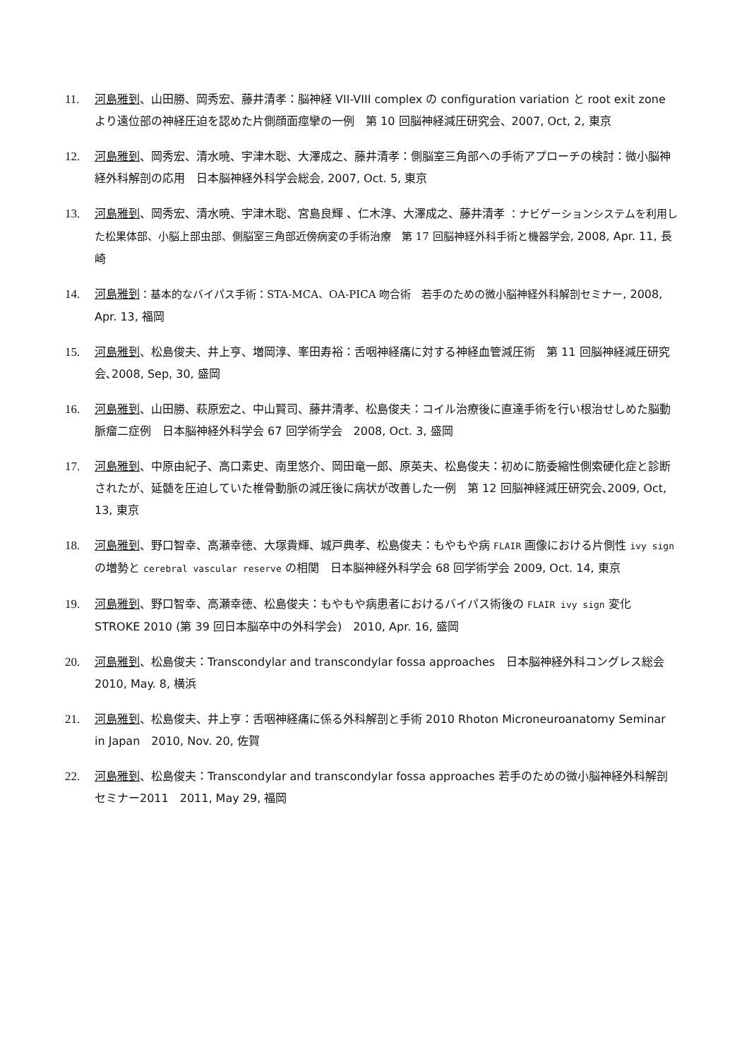11. 河島雅到、山田勝、岡秀宏、藤井清孝：脳神経 VII-VIII complex の configuration variation と root exit zone より遠位部の神経圧迫を認めた片側顔面痙攣の一例　第 10 回脳神経減圧研究会、2007, Oct, 2, 東京
12. 河島雅到、岡秀宏、清水暁、宇津木聡、大澤成之、藤井清孝：側脳室三角部への手術アプローチの検討：微小脳神経外科解剖の応用　日本脳神経外科学会総会, 2007, Oct. 5, 東京
13. 河島雅到、岡秀宏、清水暁、宇津木聡、宮島良輝 、仁木淳、大澤成之、藤井清孝 ：ナビゲーションシステムを利用した松果体部、小脳上部虫部、側脳室三角部近傍病変の手術治療　第 17 回脳神経外科手術と機器学会, 2008, Apr. 11, 長崎
14. 河島雅到：基本的なバイパス手術：STA-MCA、OA-PICA 吻合術　若手のための微小脳神経外科解剖セミナー, 2008, Apr. 13, 福岡
15. 河島雅到、松島俊夫、井上亨、増岡淳、峯田寿裕：舌咽神経痛に対する神経血管減圧術　第 11 回脳神経減圧研究会､2008, Sep, 30, 盛岡
16. 河島雅到、山田勝、萩原宏之、中山賢司、藤井清孝、松島俊夫：コイル治療後に直達手術を行い根治せしめた脳動脈瘤二症例　日本脳神経外科学会 67 回学術学会　2008, Oct. 3, 盛岡
17. 河島雅到、中原由紀子、高口素史、南里悠介、岡田竜一郎、原英夫、松島俊夫：初めに筋委縮性側索硬化症と診断されたが、延髄を圧迫していた椎骨動脈の減圧後に病状が改善した一例　第 12 回脳神経減圧研究会､2009, Oct, 13, 東京
18. 河島雅到、野口智幸、高瀬幸徳、大塚貴輝、城戸典孝、松島俊夫：もやもや病 FLAIR 画像における片側性 ivy sign の増勢と cerebral vascular reserve の相関　日本脳神経外科学会 68 回学術学会 2009, Oct. 14, 東京
19. 河島雅到、野口智幸、高瀬幸徳、松島俊夫：もやもや病患者におけるバイパス術後の FLAIR ivy sign 変化　STROKE 2010 (第 39 回日本脳卒中の外科学会)　2010, Apr. 16, 盛岡
20. 河島雅到、松島俊夫：Transcondylar and transcondylar fossa approaches　日本脳神経外科コングレス総会　2010, May. 8, 横浜
21. 河島雅到、松島俊夫、井上亨：舌咽神経痛に係る外科解剖と手術 2010 Rhoton Microneuroanatomy Seminar in Japan　2010, Nov. 20, 佐賀
22. 河島雅到、松島俊夫：Transcondylar and transcondylar fossa approaches 若手のための微小脳神経外科解剖セミナー2011　2011, May 29, 福岡